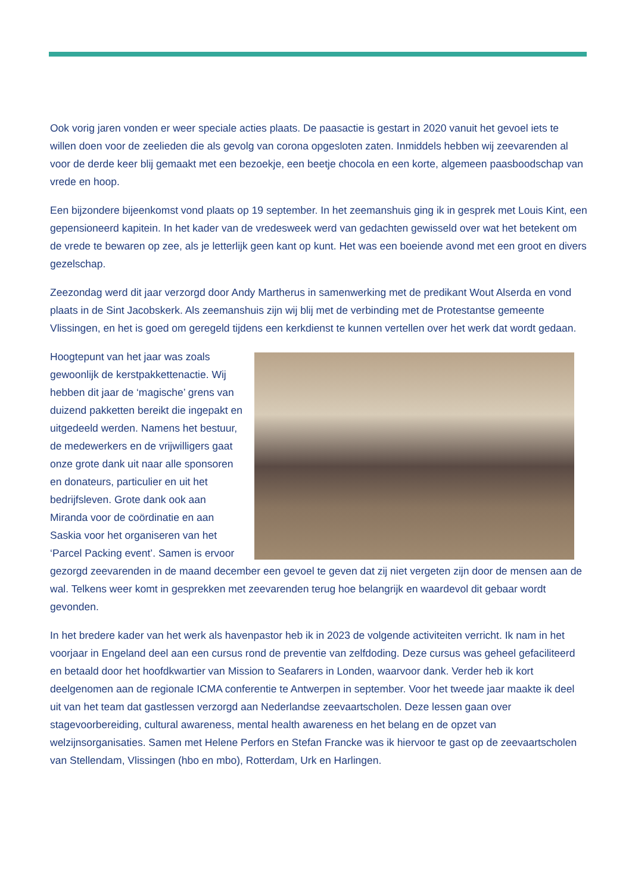Ook vorig jaren vonden er weer speciale acties plaats. De paasactie is gestart in 2020 vanuit het gevoel iets te willen doen voor de zeelieden die als gevolg van corona opgesloten zaten. Inmiddels hebben wij zeevarenden al voor de derde keer blij gemaakt met een bezoekje, een beetje chocola en een korte, algemeen paasboodschap van vrede en hoop.
Een bijzondere bijeenkomst vond plaats op 19 september. In het zeemanshuis ging ik in gesprek met Louis Kint, een gepensioneerd kapitein. In het kader van de vredesweek werd van gedachten gewisseld over wat het betekent om de vrede te bewaren op zee, als je letterlijk geen kant op kunt. Het was een boeiende avond met een groot en divers gezelschap.
Zeezondag werd dit jaar verzorgd door Andy Martherus in samenwerking met de predikant Wout Alserda en vond plaats in de Sint Jacobskerk. Als zeemanshuis zijn wij blij met de verbinding met de Protestantse gemeente Vlissingen, en het is goed om geregeld tijdens een kerkdienst te kunnen vertellen over het werk dat wordt gedaan.
Hoogtepunt van het jaar was zoals gewoonlijk de kerstpakkettenactie. Wij hebben dit jaar de ‘magische’ grens van duizend pakketten bereikt die ingepakt en uitgedeeld werden. Namens het bestuur, de medewerkers en de vrijwilligers gaat onze grote dank uit naar alle sponsoren en donateurs, particulier en uit het bedrijfsleven. Grote dank ook aan Miranda voor de coördinatie en aan Saskia voor het organiseren van het ‘Parcel Packing event’. Samen is ervoor gezorgd zeevarenden in de maand december een gevoel te geven dat zij niet vergeten zijn door de mensen aan de wal. Telkens weer komt in gesprekken met zeevarenden terug hoe belangrijk en waardevol dit gebaar wordt gevonden.
In het bredere kader van het werk als havenpastor heb ik in 2023 de volgende activiteiten verricht. Ik nam in het voorjaar in Engeland deel aan een cursus rond de preventie van zelfdoding. Deze cursus was geheel gefaciliteerd en betaald door het hoofdkwartier van Mission to Seafarers in Londen, waarvoor dank. Verder heb ik kort deelgenomen aan de regionale ICMA conferentie te Antwerpen in september. Voor het tweede jaar maakte ik deel uit van het team dat gastlessen verzorgd aan Nederlandse zeevaartscholen. Deze lessen gaan over stagevoorbereiding, cultural awareness, mental health awareness en het belang en de opzet van welzijnsorganisaties. Samen met Helene Perfors en Stefan Francke was ik hiervoor te gast op de zeevaartscholen van Stellendam, Vlissingen (hbo en mbo), Rotterdam, Urk en Harlingen.